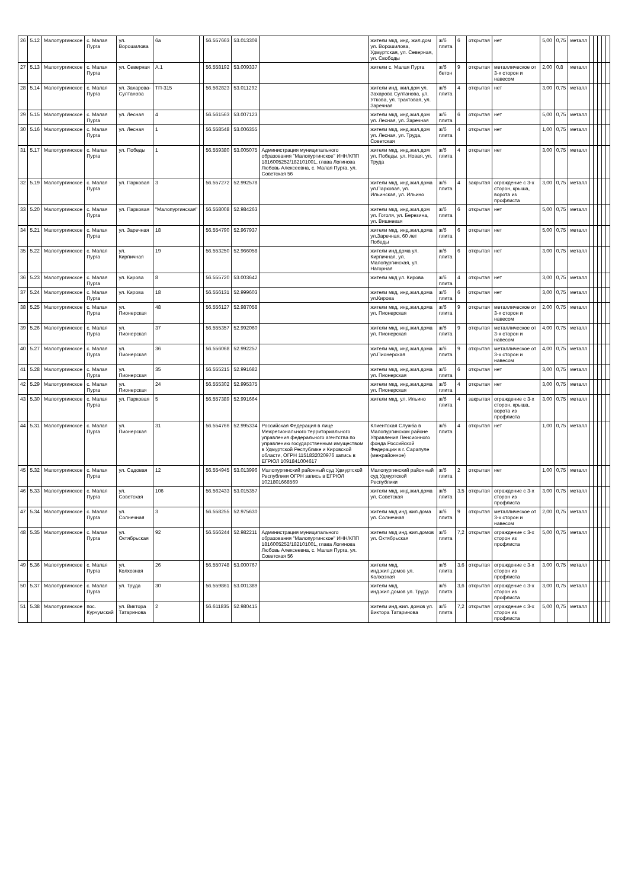| 26 | 5.12 | Малопургинское | с. Малая Пурга | ул. Ворошилова | 6а | | 56.557663 | 53.013308 | | жители мкд, инд. жил.дом ул. Ворошилова, Удмуртская, ул. Северная, ул. Свободы | ж/б плита | 6 | открытая | нет | 5,00 | 0,75 | металл | | | | | |
| 27 | 5.13 | Малопургинское | с. Малая Пурга | ул. Северная | А.1 | | 56.558192 | 53.009337 | | жители с. Малая Пурга | ж/б бетон | 9 | открытая | металлическое от 3-х сторон и навесом | 2,00 | 0,8 | металл | | | | | |
| 28 | 5.14 | Малопургинское | с. Малая Пурга | ул. Захарова-Султанова | ТП-315 | | 56.562823 | 53.011292 | | жители инд. жил.дом ул. Захарова Султанова, ул. Уткова, ул. Трактовая, ул. Заречная | ж/б плита | 4 | открытая | нет | 3,00 | 0,75 | металл | | | | | |
| 29 | 5.15 | Малопургинское | с. Малая Пурга | ул. Лесная | 4 | | 56.561563 | 53.007123 | | жители мкд, инд.жил.дом ул. Лесная, ул. Заречная | ж/б плита | 6 | открытая | нет | 5,00 | 0,75 | металл | | | | | |
| 30 | 5.16 | Малопургинское | с. Малая Пурга | ул. Лесная | 1 | | 56.558548 | 53.006355 | | жители мкд, инд.жил.дом ул. Лесная, ул. Труда, Советская | ж/б плита | 4 | открытая | нет | 1,00 | 0,75 | металл | | | | | |
| 31 | 5.17 | Малопургинское | с. Малая Пурга | ул. Победы | 1 | | 56.559380 | 53.005075 | Администрация муниципального образования "Малопургинское" ИНН/КПП 1816005252/182101001, глава Логинова Любовь Алексеевна, с. Малая Пурга, ул. Советская 56 | жители мкд, инд.жил.дом ул. Победы, ул. Новая, ул. Труда | ж/б плита | 4 | открытая | нет | 3,00 | 0,75 | металл | | | | | |
| 32 | 5.19 | Малопургинское | с. Малая Пурга | ул. Парковая | 3 | | 56.557272 | 52.992578 | | жители мкд, инд.жил.дома ул.Парковая, ул. Ильинская, ул. Ильино | ж/б плита | 4 | закрытая | ограждение с 3-х сторон, крыша, ворота из профлиста | 3,00 | 0,75 | металл | | | | | |
| 33 | 5.20 | Малопургинское | с. Малая Пурга | ул. Парковая | "Малопургинская" | | 56.558008 | 52.984263 | | жители мкд, инд.жил.дом ул. Гоголя, ул. Березина, ул. Вишневая | ж/б плита | 6 | открытая | нет | 5,00 | 0,75 | металл | | | | | |
| 34 | 5.21 | Малопургинское | с. Малая Пурга | ул. Заречная | 18 | | 56.554790 | 52.967937 | | жители мкд, инд.жил.дома ул.Заречная, 60 лет Победы | ж/б плита | 6 | открытая | нет | 5,00 | 0,75 | металл | | | | | |
| 35 | 5.22 | Малопургинское | с. Малая Пурга | ул. Кирпичная | 19 | | 56.553250 | 52.966058 | | жители инд.дома ул. Кирпичная, ул. Малопургинская, ул. Нагорная | ж/б плита | 6 | открытая | нет | 3,00 | 0,75 | металл | | | | | |
| 36 | 5.23 | Малопургинское | с. Малая Пурга | ул. Кирова | 8 | | 56.555720 | 53.003642 | | жители мкд ул. Кирова | ж/б плита | 4 | открытая | нет | 3,00 | 0,75 | металл | | | | | |
| 37 | 5.24 | Малопургинское | с. Малая Пурга | ул. Кирова | 18 | | 56.556131 | 52.999603 | | жители мкд, инд.жил.дома ул.Кирова | ж/б плита | 6 | открытая | нет | 3,00 | 0,75 | металл | | | | | |
| 38 | 5.25 | Малопургинское | с. Малая Пурга | ул. Пионерская | 48 | | 56.556127 | 52.987058 | | жители мкд, инд.жил.дома ул. Пионерская | ж/б плита | 9 | открытая | металлическое от 3-х сторон и навесом | 2,00 | 0,75 | металл | | | | | |
| 39 | 5.26 | Малопургинское | с. Малая Пурга | ул. Пионерская | 37 | | 56.555357 | 52.992060 | | жители мкд, инд.жил.дома ул. Пионерская | ж/б плита | 9 | открытая | металлическое от 3-х сторон и навесом | 4,00 | 0,75 | металл | | | | | |
| 40 | 5.27 | Малопургинское | с. Малая Пурга | ул. Пионерская | 36 | | 56.556068 | 52.992257 | | жители мкд, инд.жил.дома ул.Пионерская | ж/б плита | 9 | открытая | металлическое от 3-х сторон и навесом | 4,00 | 0,75 | металл | | | | | |
| 41 | 5.28 | Малопургинское | с. Малая Пурга | ул. Пионерская | 35 | | 56.555215 | 52.991682 | | жители мкд, инд.жил.дома ул. Пионерская | ж/б плита | 6 | открытая | нет | 3,00 | 0,75 | металл | | | | | |
| 42 | 5.29 | Малопургинское | с. Малая Пурга | ул. Пионерская | 24 | | 56.555302 | 52.995375 | | жители мкд, инд.жил.дома ул. Пионерская | ж/б плита | 4 | открытая | нет | 3,00 | 0,75 | металл | | | | | |
| 43 | 5.30 | Малопургинское | с. Малая Пурга | ул. Парковая | 5 | | 56.557389 | 52.991664 | | жители мкд, ул. Ильино | ж/б плита | 4 | закрытая | ограждение с 3-х сторон, крыша, ворота из профлиста | 3,00 | 0,75 | металл | | | | | |
| 44 | 5.31 | Малопургинское | с. Малая Пурга | ул. Пионерская | 31 | | 56.554766 | 52.995334 | Российская Федерация в лице Межрегионального территориального управления федерального агентства по управлению государственным имуществом в Удмуртской Республике и Кировской области, ОГРН 1151832020976 запись в ЕГРЮЛ 1091841004617 | Клиентская Служба в Малопургинском районе Управления Пенсионного фонда Российской Федерации в г. Сарапуле (межрайонное) | ж/б плита | 4 | открытая | нет | 1,00 | 0,75 | металл | | | | | |
| 45 | 5.32 | Малопургинское | с. Малая Пурга | ул. Садовая | 12 | | 56.554945 | 53.013996 | Малопургинский районный суд Удмуртской Республики ОГРН запись в ЕГРЮЛ 1021801668569 | Малопургинский районный суд Удмуртской Республики | ж/б плита | 2 | открытая | нет | 1,00 | 0,75 | металл | | | | | |
| 46 | 5.33 | Малопургинское | с. Малая Пурга | ул. Советская | 106 | | 56.562433 | 53.015357 | | жители мкд, инд.жил.дома ул. Советская | ж/б плита | 3,5 | открытая | ограждение с 3-х сторон из профлиста | 3,00 | 0,75 | металл | | | | | |
| 47 | 5.34 | Малопургинское | с. Малая Пурга | ул. Солнечная | 3 | | 56.558255 | 52.975630 | | жители мкд инд.жил.дома ул. Солнечная | ж/б плита | 9 | открытая | металлическое от 3-х сторон и навесом | 2,00 | 0,75 | металл | | | | | |
| 48 | 5.35 | Малопургинское | с. Малая Пурга | ул. Октябрьская | 92 | | 56.556244 | 52.982211 | Администрация муниципального образования "Малопургинское" ИНН/КПП 1816005252/182101001, глава Логинова Любовь Алексеевна, с. Малая Пурга, ул. Советская 56 | жители мкд инд.жил.домов ул. Октябрьская | ж/б плита | 7,2 | открытая | ограждение с 3-х сторон из профлиста | 5,00 | 0,75 | металл | | | | | |
| 49 | 5.36 | Малопургинское | с. Малая Пурга | ул. Колхозная | 26 | | 56.550748 | 53.000767 | | жители мкд, инд.жил.домов ул. Колхозная | ж/б плита | 3,6 | открытая | ограждение с 3-х сторон из профлиста | 3,00 | 0,75 | металл | | | | | |
| 50 | 5.37 | Малопургинское | с. Малая Пурга | ул. Труда | 30 | | 56.559861 | 53.001389 | | жители мкд, инд.жил.домов ул. Труда | ж/б плита | 3,6 | открытая | ограждение с 3-х сторон из профлиста | 3,00 | 0,75 | металл | | | | | |
| 51 | 5.38 | Малопургинское | пос. Курчумский | ул. Виктора Татаринова | 2 | | 56.611835 | 52.980415 | | жители инд.жил. домов ул. Виктора Татаринова | ж/б плита | 7,2 | открытая | ограждение с 3-х сторон из профлиста | 5,00 | 0,75 | металл | | | | | |